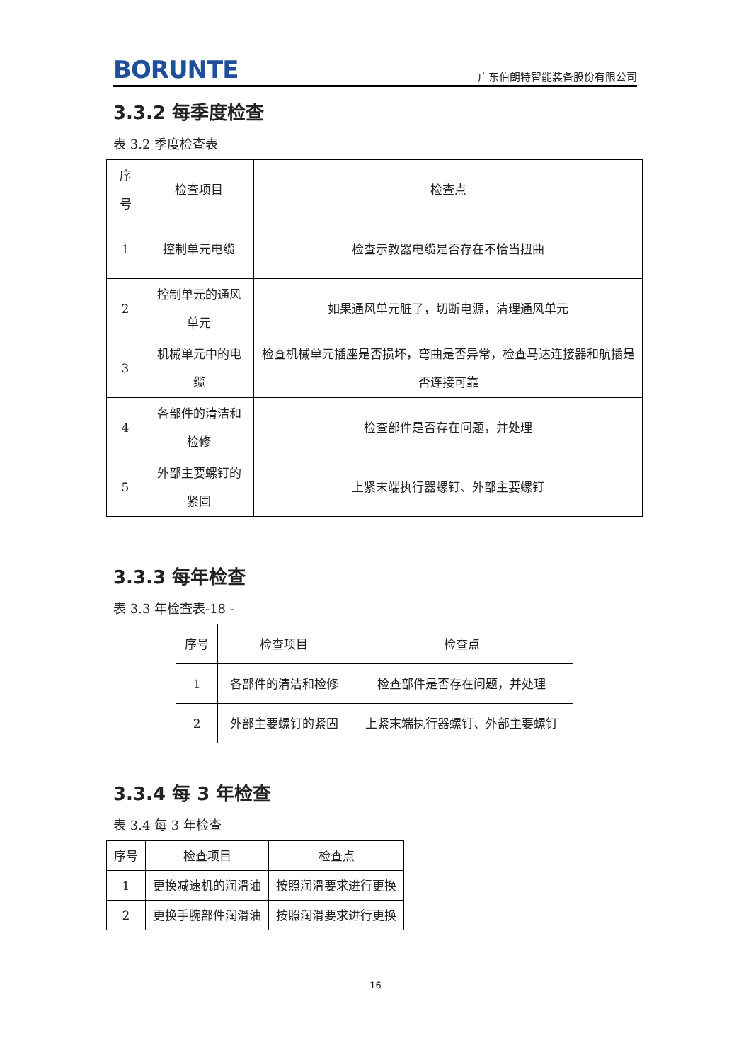BORUNTE
广东伯朗特智能装备股份有限公司
3.3.2 每季度检查
表 3.2 季度检查表
| 序 号 | 检查项目 | 检查点 |
| --- | --- | --- |
| 1 | 控制单元电缆 | 检查示教器电缆是否存在不恰当扭曲 |
| 2 | 控制单元的通风单元 | 如果通风单元脏了，切断电源，清理通风单元 |
| 3 | 机械单元中的电缆 | 检查机械单元插座是否损坏，弯曲是否异常，检查马达连接器和航插是否连接可靠 |
| 4 | 各部件的清洁和检修 | 检查部件是否存在问题，并处理 |
| 5 | 外部主要螺钉的紧固 | 上紧末端执行器螺钉、外部主要螺钉 |
3.3.3 每年检查
表 3.3 年检查表-18 -
| 序号 | 检查项目 | 检查点 |
| --- | --- | --- |
| 1 | 各部件的清洁和检修 | 检查部件是否存在问题，并处理 |
| 2 | 外部主要螺钉的紧固 | 上紧末端执行器螺钉、外部主要螺钉 |
3.3.4 每 3 年检查
表 3.4 每 3 年检查
| 序号 | 检查项目 | 检查点 |
| --- | --- | --- |
| 1 | 更换减速机的润滑油 | 按照润滑要求进行更换 |
| 2 | 更换手腕部件润滑油 | 按照润滑要求进行更换 |
16